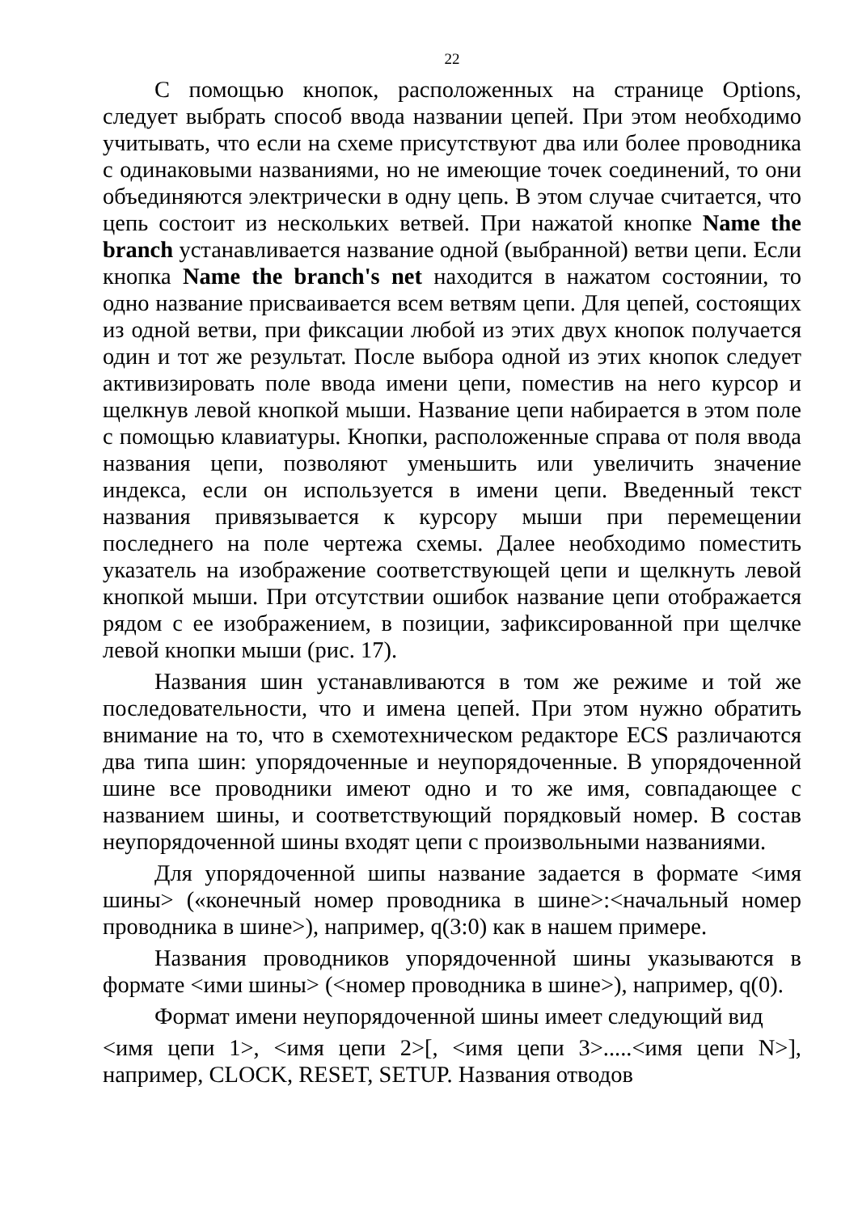22
С помощью кнопок, расположенных на странице Options, следует выбрать способ ввода названии цепей. При этом необходимо учитывать, что если на схеме присутствуют два или более проводника с одинаковыми названиями, но не имеющие точек соединений, то они объединяются электрически в одну цепь. В этом случае считается, что цепь состоит из нескольких ветвей. При нажатой кнопке Name the branch устанавливается название одной (выбранной) ветви цепи. Если кнопка Name the branch's net находится в нажатом состоянии, то одно название присваивается всем ветвям цепи. Для цепей, состоящих из одной ветви, при фиксации любой из этих двух кнопок получается один и тот же результат. После выбора одной из этих кнопок следует активизировать поле ввода имени цепи, поместив на него курсор и щелкнув левой кнопкой мыши. Название цепи набирается в этом поле с помощью клавиатуры. Кнопки, расположенные справа от поля ввода названия цепи, позволяют уменьшить или увеличить значение индекса, если он используется в имени цепи. Введенный текст названия привязывается к курсору мыши при перемещении последнего на поле чертежа схемы. Далее необходимо поместить указатель на изображение соответствующей цепи и щелкнуть левой кнопкой мыши. При отсутствии ошибок название цепи отображается рядом с ее изображением, в позиции, зафиксированной при щелчке левой кнопки мыши (рис. 17).
Названия шин устанавливаются в том же режиме и той же последовательности, что и имена цепей. При этом нужно обратить внимание на то, что в схемотехническом редакторе ECS различаются два типа шин: упорядоченные и неупорядоченные. В упорядоченной шине все проводники имеют одно и то же имя, совпадающее с названием шины, и соответствующий порядковый номер. В состав неупорядоченной шины входят цепи с произвольными названиями.
Для упорядоченной шипы название задается в формате <имя шины> («конечный номер проводника в шине>:<начальный номер проводника в шине>), например, q(3:0) как в нашем примере.
Названия проводников упорядоченной шины указываются в формате <ими шины> (<номер проводника в шине>), например, q(0).
Формат имени неупорядоченной шины имеет следующий вид
<имя цепи 1>, <имя цепи 2>[, <имя цепи 3>.....<имя цепи N>], например, CLOCK, RESET, SETUP. Названия отводов